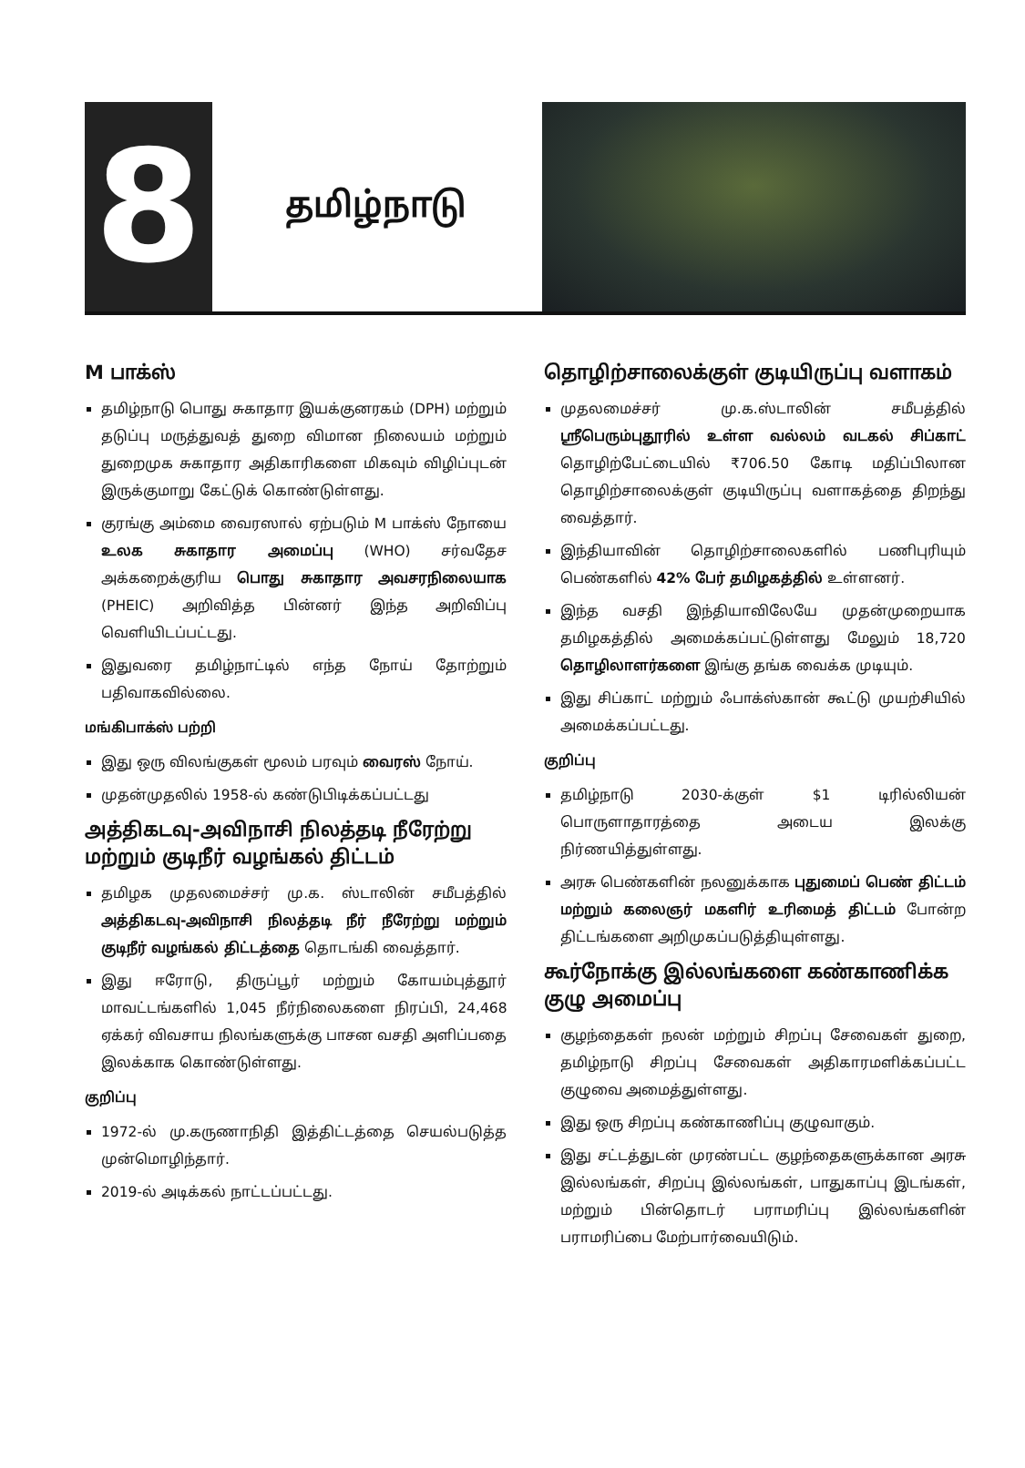8
தமிழ்நாடு
M பாக்ஸ்
தமிழ்நாடு பொது சுகாதார இயக்குனரகம் (DPH) மற்றும் தடுப்பு மருத்துவத் துறை விமான நிலையம் மற்றும் துறைமுக சுகாதார அதிகாரிகளை மிகவும் விழிப்புடன் இருக்குமாறு கேட்டுக் கொண்டுள்ளது.
குரங்கு அம்மை வைரஸால் ஏற்படும் M பாக்ஸ் நோயை உலக சுகாதார அமைப்பு (WHO) சர்வதேச அக்கறைக்குரிய பொது சுகாதார அவசரநிலையாக (PHEIC) அறிவித்த பின்னர் இந்த அறிவிப்பு வெளியிடப்பட்டது.
இதுவரை தமிழ்நாட்டில் எந்த நோய் தோற்றும் பதிவாகவில்லை.
மங்கிபாக்ஸ் பற்றி
இது ஒரு விலங்குகள் மூலம் பரவும் வைரஸ் நோய்.
முதன்முதலில் 1958-ல் கண்டுபிடிக்கப்பட்டது
அத்திகடவு-அவிநாசி நிலத்தடி நீரேற்று மற்றும் குடிநீர் வழங்கல் திட்டம்
தமிழக முதலமைச்சர் மு.க. ஸ்டாலின் சமீபத்தில் அத்திகடவு-அவிநாசி நிலத்தடி நீர் நீரேற்று மற்றும் குடிநீர் வழங்கல் திட்டத்தை தொடங்கி வைத்தார்.
இது ஈரோடு, திருப்பூர் மற்றும் கோயம்புத்தூர் மாவட்டங்களில் 1,045 நீர்நிலைகளை நிரப்பி, 24,468 ஏக்கர் விவசாய நிலங்களுக்கு பாசன வசதி அளிப்பதை இலக்காக கொண்டுள்ளது.
குறிப்பு
1972-ல் மு.கருணாநிதி இத்திட்டத்தை செயல்படுத்த முன்மொழிந்தார்.
2019-ல் அடிக்கல் நாட்டப்பட்டது.
தொழிற்சாலைக்குள் குடியிருப்பு வளாகம்
முதலமைச்சர் மு.க.ஸ்டாலின் சமீபத்தில் ஸ்ரீபெரும்புதூரில் உள்ள வல்லம் வடகல் சிப்காட் தொழிற்பேட்டையில் ₹706.50 கோடி மதிப்பிலான தொழிற்சாலைக்குள் குடியிருப்பு வளாகத்தை திறந்து வைத்தார்.
இந்தியாவின் தொழிற்சாலைகளில் பணிபுரியும் பெண்களில் 42% பேர் தமிழகத்தில் உள்ளனர்.
இந்த வசதி இந்தியாவிலேயே முதன்முறையாக தமிழகத்தில் அமைக்கப்பட்டுள்ளது மேலும் 18,720 தொழிலாளர்களை இங்கு தங்க வைக்க முடியும்.
இது சிப்காட் மற்றும் ஃபாக்ஸ்கான் கூட்டு முயற்சியில் அமைக்கப்பட்டது.
குறிப்பு
தமிழ்நாடு 2030-க்குள் $1 டிரில்லியன் பொருளாதாரத்தை அடைய இலக்கு நிர்ணயித்துள்ளது.
அரசு பெண்களின் நலனுக்காக புதுமைப் பெண் திட்டம் மற்றும் கலைஞர் மகளிர் உரிமைத் திட்டம் போன்ற திட்டங்களை அறிமுகப்படுத்தியுள்ளது.
கூர்நோக்கு இல்லங்களை கண்காணிக்க குழு அமைப்பு
குழந்தைகள் நலன் மற்றும் சிறப்பு சேவைகள் துறை, தமிழ்நாடு சிறப்பு சேவைகள் அதிகாரமளிக்கப்பட்ட குழுவை அமைத்துள்ளது.
இது ஒரு சிறப்பு கண்காணிப்பு குழுவாகும்.
இது சட்டத்துடன் முரண்பட்ட குழந்தைகளுக்கான அரசு இல்லங்கள், சிறப்பு இல்லங்கள், பாதுகாப்பு இடங்கள், மற்றும் பின்தொடர் பராமரிப்பு இல்லங்களின் பராமரிப்பை மேற்பார்வையிடும்.